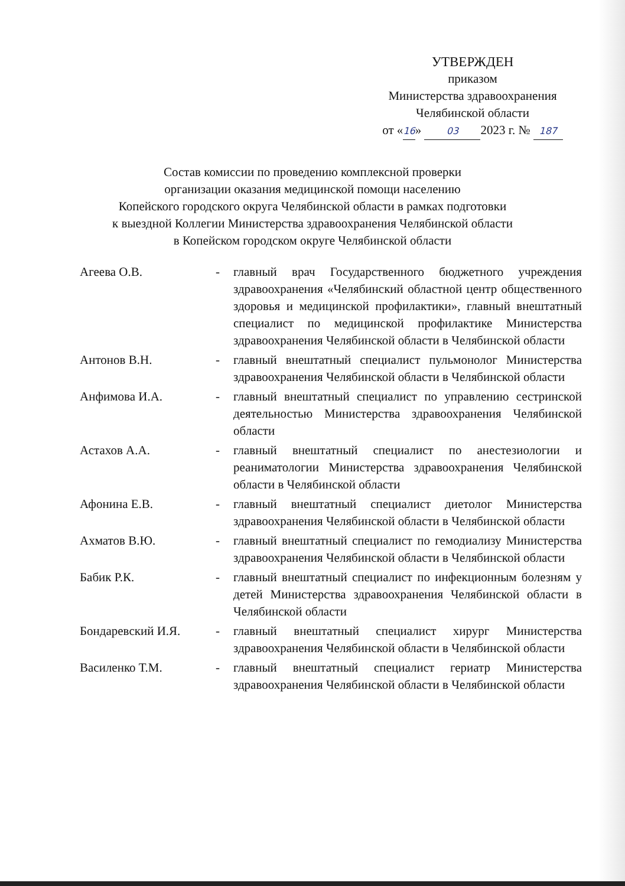УТВЕРЖДЕН
приказом
Министерства здравоохранения
Челябинской области
от «16» 03 2023 г. № 187
Состав комиссии по проведению комплексной проверки
организации оказания медицинской помощи населению
Копейского городского округа Челябинской области в рамках подготовки
к выездной Коллегии Министерства здравоохранения Челябинской области
в Копейском городском округе Челябинской области
Агеева О.В. - главный врач Государственного бюджетного учреждения здравоохранения «Челябинский областной центр общественного здоровья и медицинской профилактики», главный внештатный специалист по медицинской профилактике Министерства здравоохранения Челябинской области в Челябинской области
Антонов В.Н. - главный внештатный специалист пульмонолог Министерства здравоохранения Челябинской области в Челябинской области
Анфимова И.А. - главный внештатный специалист по управлению сестринской деятельностью Министерства здравоохранения Челябинской области
Астахов А.А. - главный внештатный специалист по анестезиологии и реаниматологии Министерства здравоохранения Челябинской области в Челябинской области
Афонина Е.В. - главный внештатный специалист диетолог Министерства здравоохранения Челябинской области в Челябинской области
Ахматов В.Ю. - главный внештатный специалист по гемодиализу Министерства здравоохранения Челябинской области в Челябинской области
Бабик Р.К. - главный внештатный специалист по инфекционным болезням у детей Министерства здравоохранения Челябинской области в Челябинской области
Бондаревский И.Я. - главный внештатный специалист хирург Министерства здравоохранения Челябинской области в Челябинской области
Василенко Т.М. - главный внештатный специалист гериатр Министерства здравоохранения Челябинской области в Челябинской области